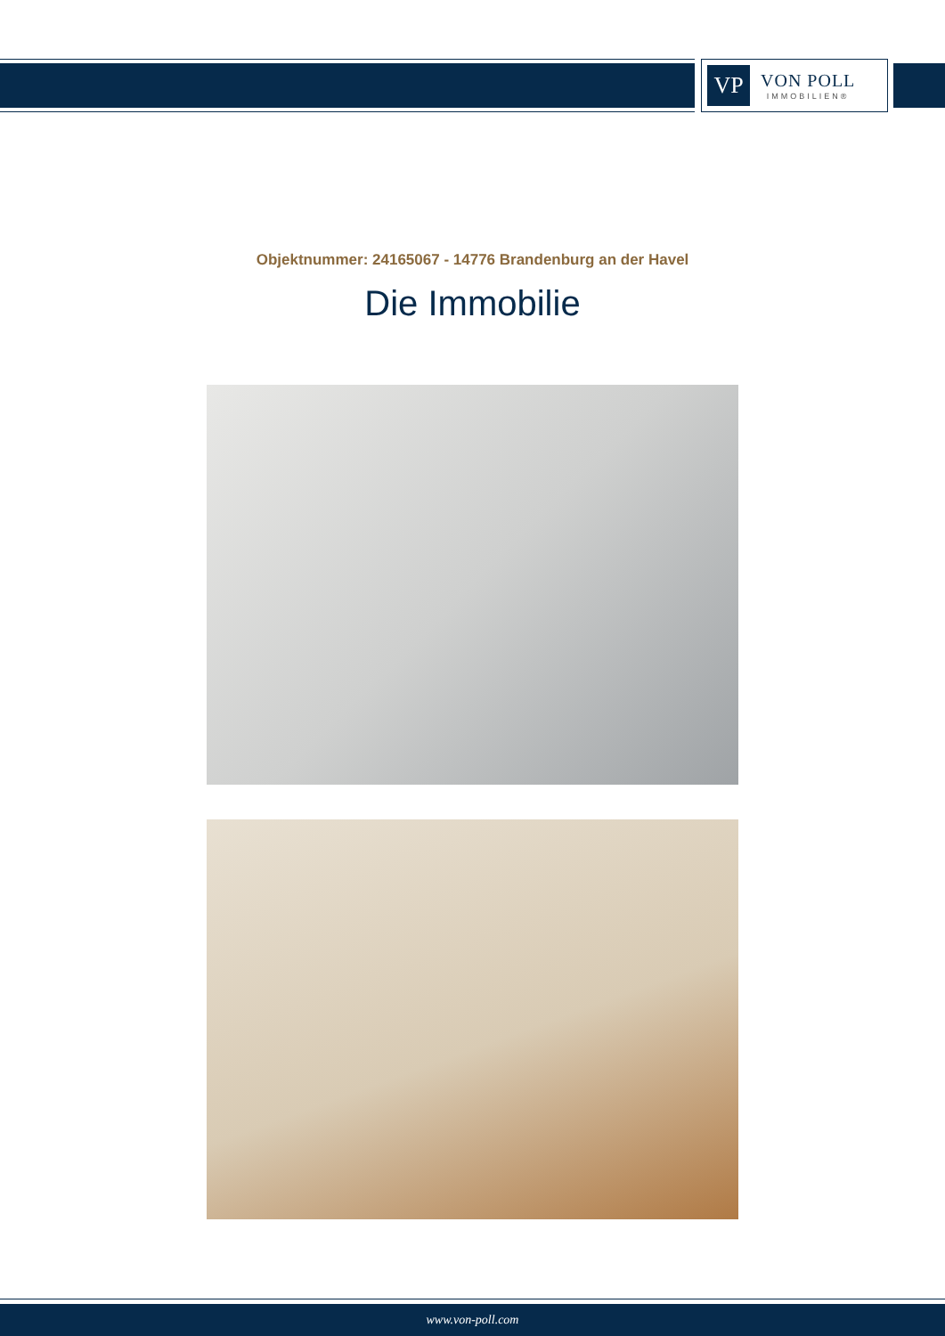VP
VON POLL
IMMOBILIEN®
Objektnummer: 24165067 - 14776 Brandenburg an der Havel
Die Immobilie
www.von-poll.com